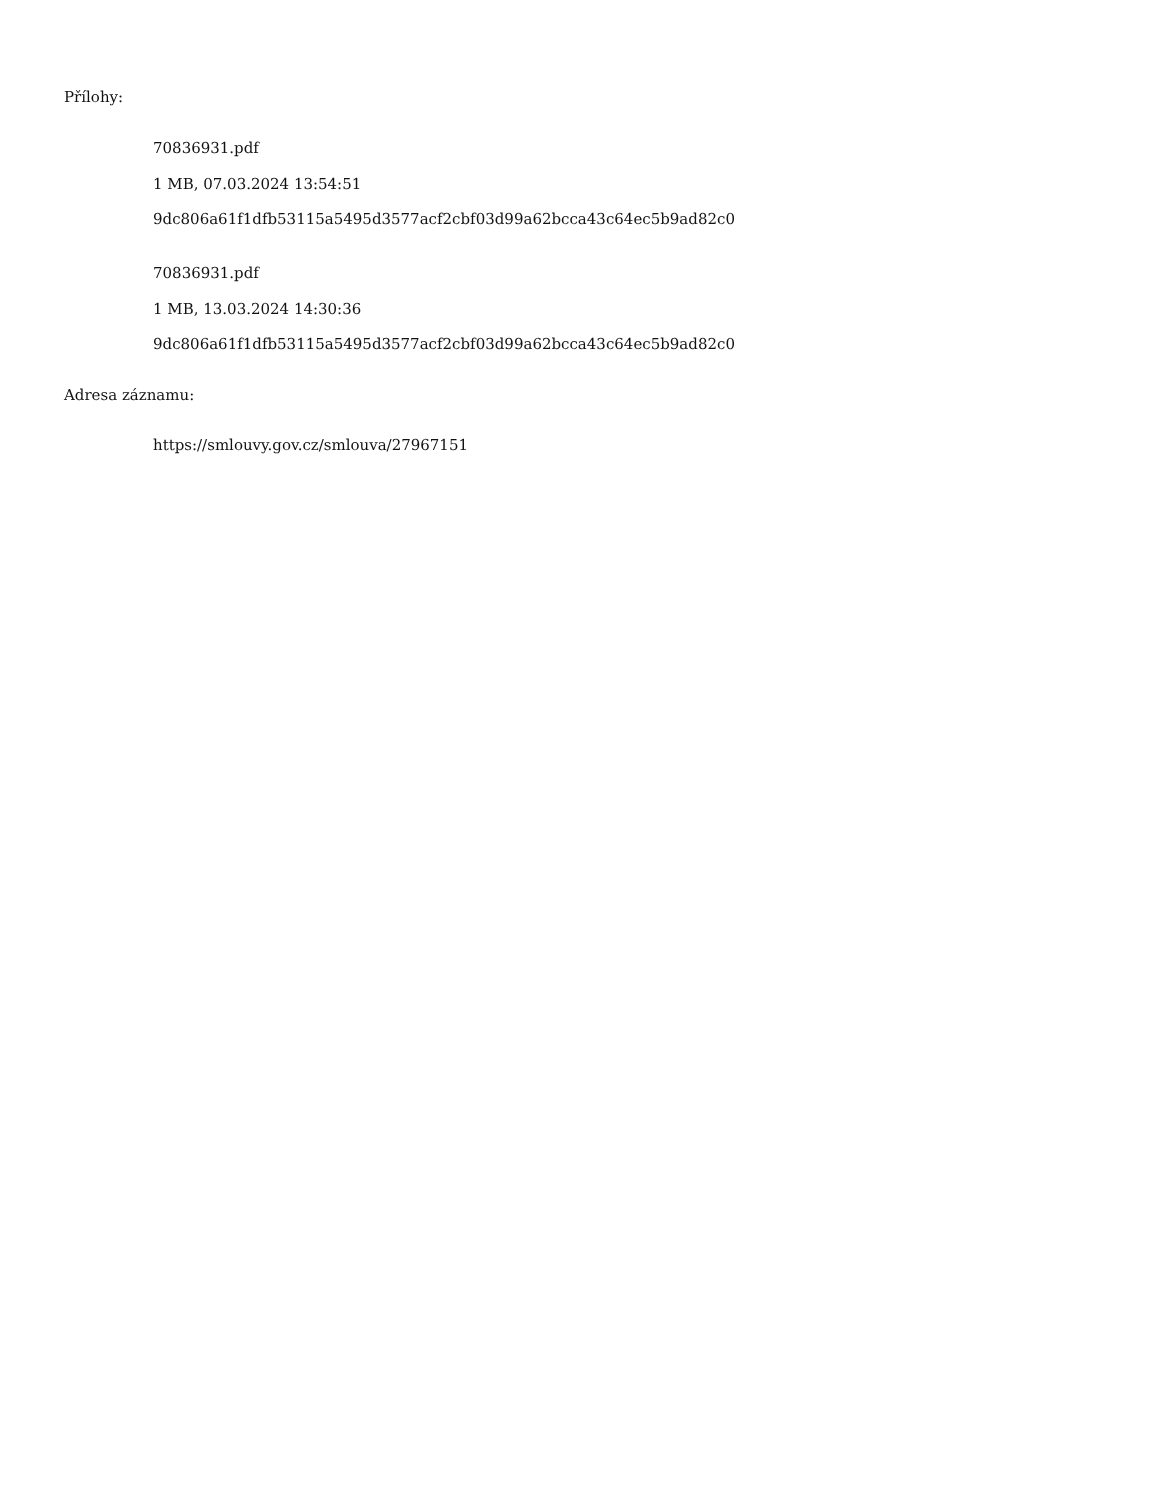Přílohy:
70836931.pdf
1 MB, 07.03.2024 13:54:51
9dc806a61f1dfb53115a5495d3577acf2cbf03d99a62bcca43c64ec5b9ad82c0
70836931.pdf
1 MB, 13.03.2024 14:30:36
9dc806a61f1dfb53115a5495d3577acf2cbf03d99a62bcca43c64ec5b9ad82c0
Adresa záznamu:
https://smlouvy.gov.cz/smlouva/27967151